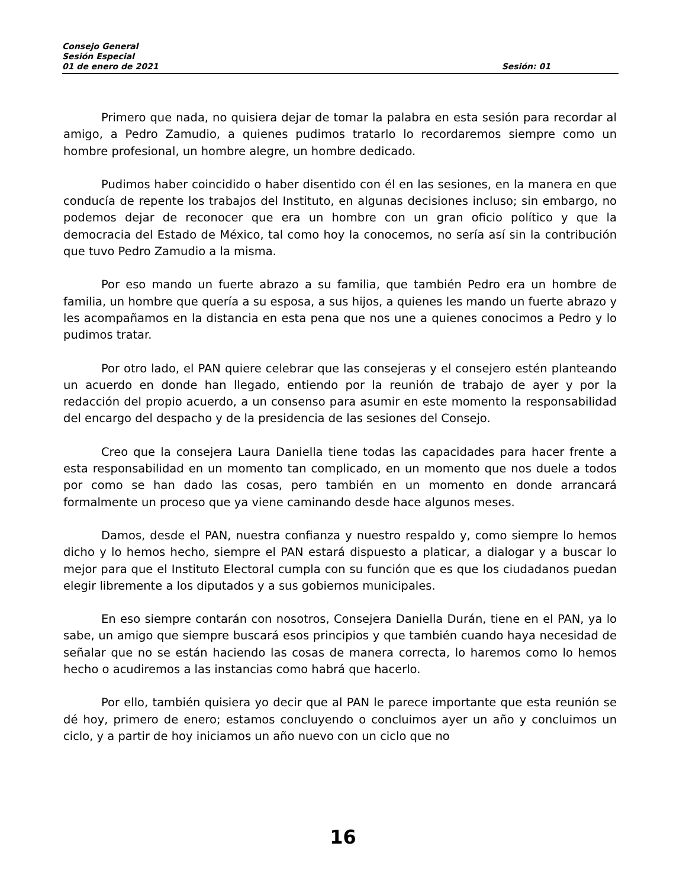Consejo General
Sesión Especial
01 de enero de 2021 Sesión: 01
Primero que nada, no quisiera dejar de tomar la palabra en esta sesión para recordar al amigo, a Pedro Zamudio, a quienes pudimos tratarlo lo recordaremos siempre como un hombre profesional, un hombre alegre, un hombre dedicado.
Pudimos haber coincidido o haber disentido con él en las sesiones, en la manera en que conducía de repente los trabajos del Instituto, en algunas decisiones incluso; sin embargo, no podemos dejar de reconocer que era un hombre con un gran oficio político y que la democracia del Estado de México, tal como hoy la conocemos, no sería así sin la contribución que tuvo Pedro Zamudio a la misma.
Por eso mando un fuerte abrazo a su familia, que también Pedro era un hombre de familia, un hombre que quería a su esposa, a sus hijos, a quienes les mando un fuerte abrazo y les acompañamos en la distancia en esta pena que nos une a quienes conocimos a Pedro y lo pudimos tratar.
Por otro lado, el PAN quiere celebrar que las consejeras y el consejero estén planteando un acuerdo en donde han llegado, entiendo por la reunión de trabajo de ayer y por la redacción del propio acuerdo, a un consenso para asumir en este momento la responsabilidad del encargo del despacho y de la presidencia de las sesiones del Consejo.
Creo que la consejera Laura Daniella tiene todas las capacidades para hacer frente a esta responsabilidad en un momento tan complicado, en un momento que nos duele a todos por como se han dado las cosas, pero también en un momento en donde arrancará formalmente un proceso que ya viene caminando desde hace algunos meses.
Damos, desde el PAN, nuestra confianza y nuestro respaldo y, como siempre lo hemos dicho y lo hemos hecho, siempre el PAN estará dispuesto a platicar, a dialogar y a buscar lo mejor para que el Instituto Electoral cumpla con su función que es que los ciudadanos puedan elegir libremente a los diputados y a sus gobiernos municipales.
En eso siempre contarán con nosotros, Consejera Daniella Durán, tiene en el PAN, ya lo sabe, un amigo que siempre buscará esos principios y que también cuando haya necesidad de señalar que no se están haciendo las cosas de manera correcta, lo haremos como lo hemos hecho o acudiremos a las instancias como habrá que hacerlo.
Por ello, también quisiera yo decir que al PAN le parece importante que esta reunión se dé hoy, primero de enero; estamos concluyendo o concluimos ayer un año y concluimos un ciclo, y a partir de hoy iniciamos un año nuevo con un ciclo que no
16